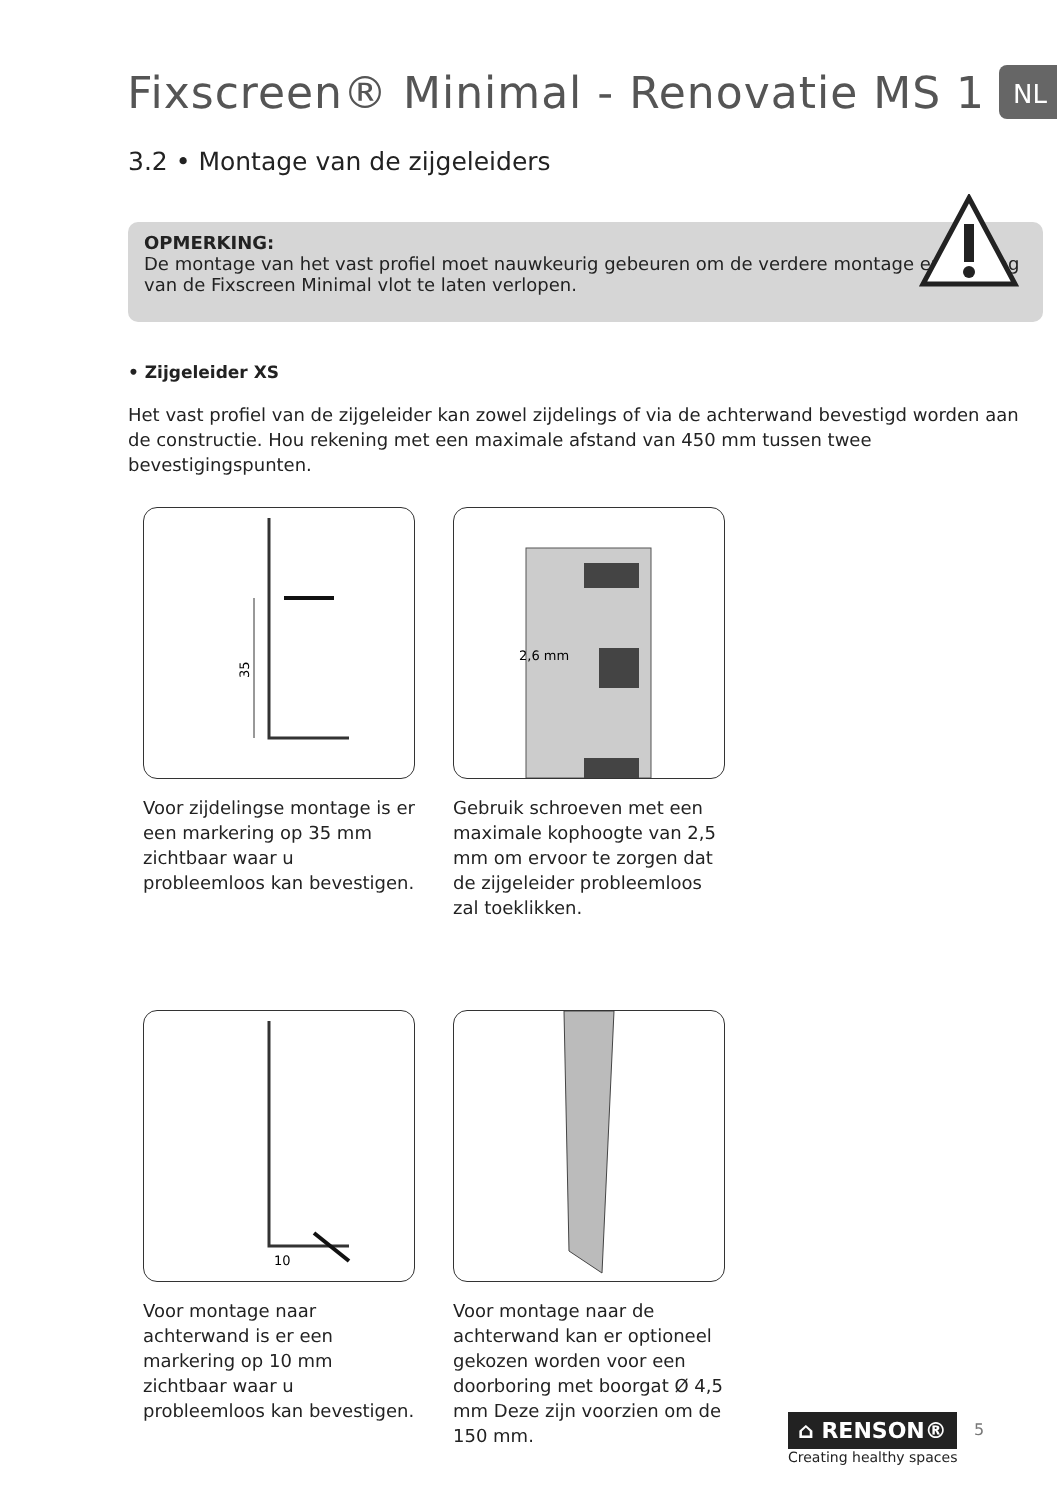Fixscreen® Minimal - Renovatie MS 1
NL
3.2 • Montage van de zijgeleiders
OPMERKING:
De montage van het vast profiel moet nauwkeurig gebeuren om de verdere montage en werking van de Fixscreen Minimal vlot te laten verlopen.
• Zijgeleider XS
Het vast profiel van de zijgeleider kan zowel zijdelings of via de achterwand bevestigd worden aan de constructie. Hou rekening met een maximale afstand van 450 mm tussen twee bevestigingspunten.
35
Voor zijdelingse montage is er een markering op 35 mm zichtbaar waar u probleemloos kan bevestigen.
2,6 mm
Gebruik schroeven met een maximale kophoogte van 2,5 mm om ervoor te zorgen dat de zijgeleider probleemloos zal toeklikken.
10
Voor montage naar achterwand is er een markering op 10 mm zichtbaar waar u probleemloos kan bevestigen.
Voor montage naar de achterwand kan er optioneel gekozen worden voor een doorboring met boorgat Ø 4,5 mm Deze zijn voorzien om de 150 mm.
⌂ RENSON®
Creating healthy spaces
5